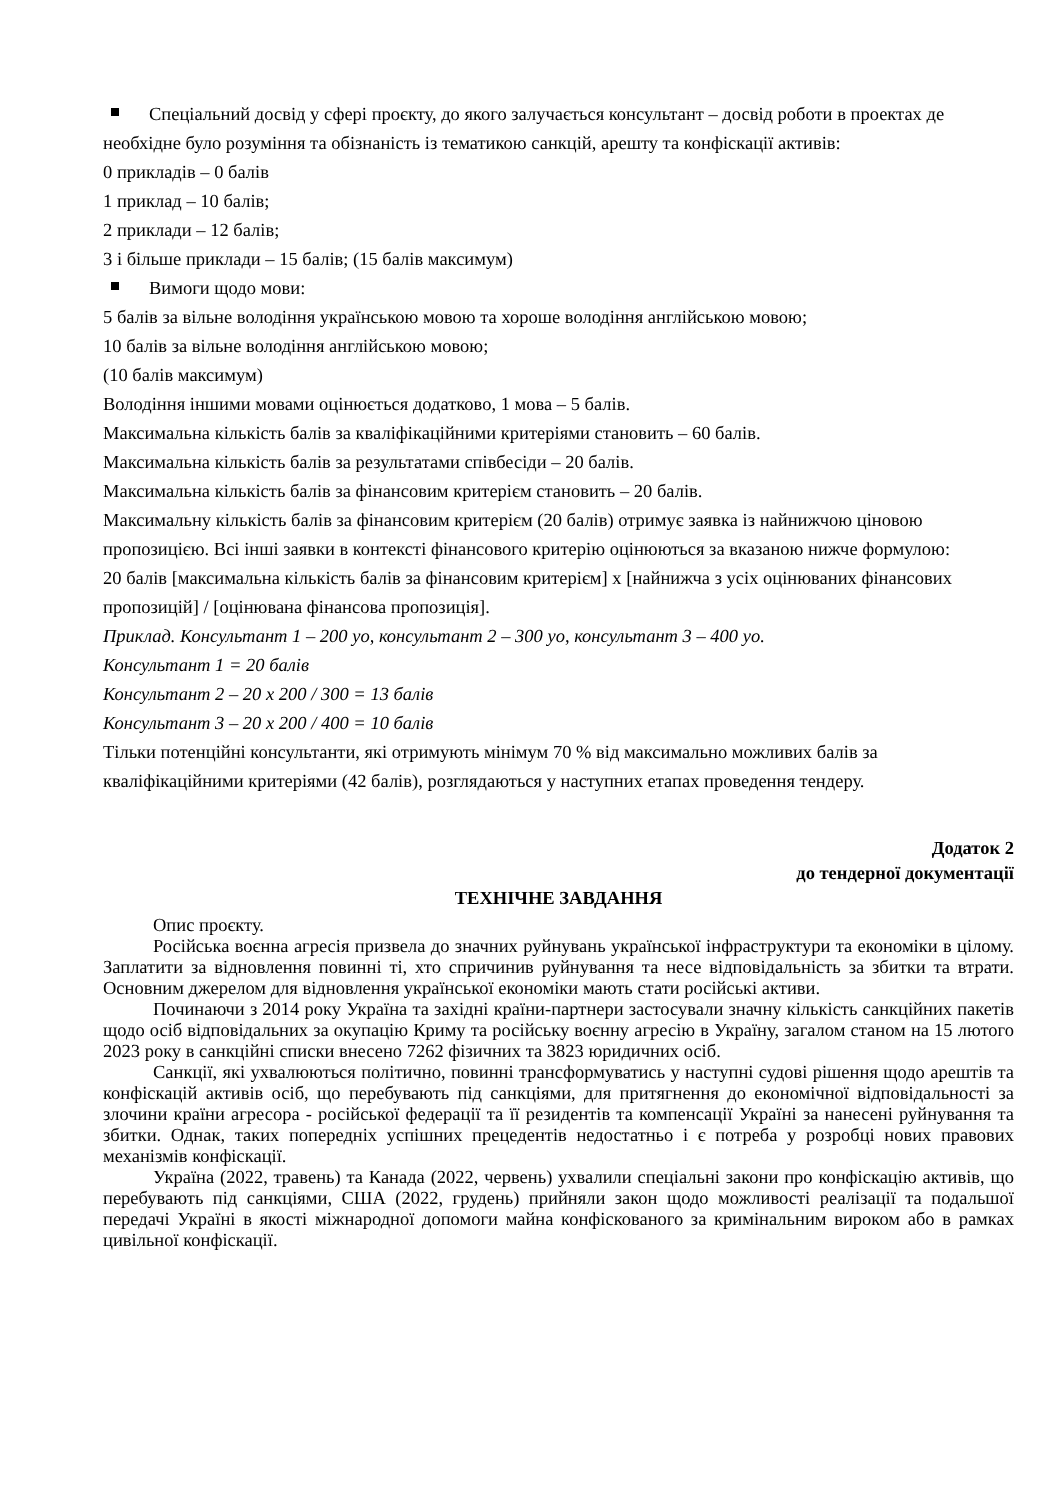Спеціальний досвід у сфері проєкту, до якого залучається консультант – досвід роботи в проектах де необхідне було розуміння та обізнаність із тематикою санкцій, арешту та конфіскації активів:
0 прикладів – 0 балів
1 приклад – 10 балів;
2 приклади – 12 балів;
3 і більше приклади – 15 балів; (15 балів максимум)
Вимоги щодо мови:
5 балів за вільне володіння українською мовою та хороше володіння англійською мовою;
10 балів за вільне володіння англійською мовою;
(10 балів максимум)
Володіння іншими мовами оцінюється додатково, 1 мова – 5 балів.
Максимальна кількість балів за кваліфікаційними критеріями становить – 60 балів.
Максимальна кількість балів за результатами співбесіди – 20 балів.
Максимальна кількість балів за фінансовим критерієм становить – 20 балів.
Максимальну кількість балів за фінансовим критерієм (20 балів) отримує заявка із найнижчою ціновою пропозицією. Всі інші заявки в контексті фінансового критерію оцінюються за вказаною нижче формулою:
20 балів [максимальна кількість балів за фінансовим критерієм] х [найнижча з усіх оцінюваних фінансових пропозицій] / [оцінювана фінансова пропозиція].
Приклад. Консультант 1 – 200 уо, консультант 2 – 300 уо, консультант 3 – 400 уо.
Консультант 1 = 20 балів
Консультант 2 – 20 х 200 / 300 = 13 балів
Консультант 3 – 20 х 200 / 400 = 10 балів
Тільки потенційні консультанти, які отримують мінімум 70 % від максимально можливих балів за кваліфікаційними критеріями (42 балів), розглядаються у наступних етапах проведення тендеру.
Додаток 2
до тендерної документації
ТЕХНІЧНЕ ЗАВДАННЯ
Опис проєкту.
Російська воєнна агресія призвела до значних руйнувань української інфраструктури та економіки в цілому. Заплатити за відновлення повинні ті, хто спричинив руйнування та несе відповідальність за збитки та втрати. Основним джерелом для відновлення української економіки мають стати російські активи.
Починаючи з 2014 року Україна та західні країни-партнери застосували значну кількість санкційних пакетів щодо осіб відповідальних за окупацію Криму та російську воєнну агресію в Україну, загалом станом на 15 лютого 2023 року в санкційні списки внесено 7262 фізичних та 3823 юридичних осіб.
Санкції, які ухвалюються політично, повинні трансформуватись у наступні судові рішення щодо арештів та конфіскацій активів осіб, що перебувають під санкціями, для притягнення до економічної відповідальності за злочини країни агресора - російської федерації та її резидентів та компенсації Україні за нанесені руйнування та збитки. Однак, таких попередніх успішних прецедентів недостатньо і є потреба у розробці нових правових механізмів конфіскації.
Україна (2022, травень) та Канада (2022, червень) ухвалили спеціальні закони про конфіскацію активів, що перебувають під санкціями, США (2022, грудень) прийняли закон щодо можливості реалізації та подальшої передачі Україні в якості міжнародної допомоги майна конфіскованого за кримінальним вироком або в рамках цивільної конфіскації.